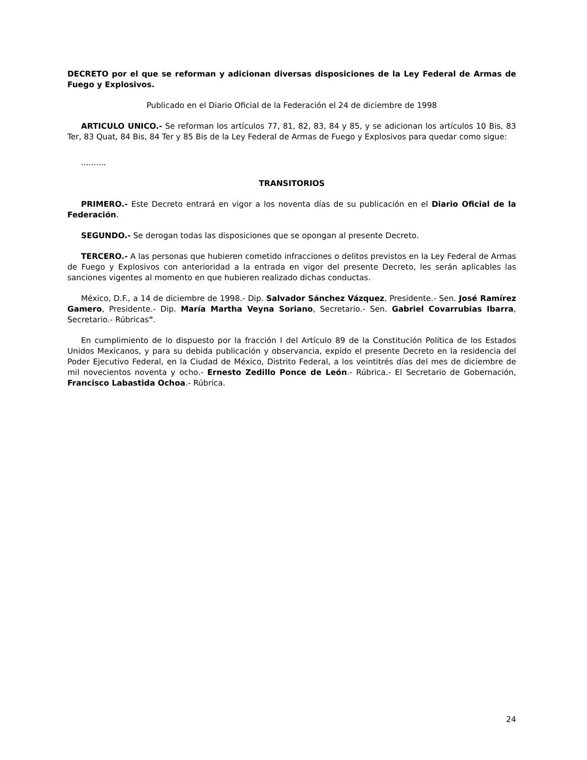DECRETO por el que se reforman y adicionan diversas disposiciones de la Ley Federal de Armas de Fuego y Explosivos.
Publicado en el Diario Oficial de la Federación el 24 de diciembre de 1998
ARTICULO UNICO.- Se reforman los artículos 77, 81, 82, 83, 84 y 85, y se adicionan los artículos 10 Bis, 83 Ter, 83 Quat, 84 Bis, 84 Ter y 85 Bis de la Ley Federal de Armas de Fuego y Explosivos para quedar como sigue:
..........
TRANSITORIOS
PRIMERO.- Este Decreto entrará en vigor a los noventa días de su publicación en el Diario Oficial de la Federación.
SEGUNDO.- Se derogan todas las disposiciones que se opongan al presente Decreto.
TERCERO.- A las personas que hubieren cometido infracciones o delitos previstos en la Ley Federal de Armas de Fuego y Explosivos con anterioridad a la entrada en vigor del presente Decreto, les serán aplicables las sanciones vigentes al momento en que hubieren realizado dichas conductas.
México, D.F., a 14 de diciembre de 1998.- Dip. Salvador Sánchez Vázquez, Presidente.- Sen. José Ramírez Gamero, Presidente.- Dip. María Martha Veyna Soriano, Secretario.- Sen. Gabriel Covarrubias Ibarra, Secretario.- Rúbricas".
En cumplimiento de lo dispuesto por la fracción I del Artículo 89 de la Constitución Política de los Estados Unidos Mexicanos, y para su debida publicación y observancia, expido el presente Decreto en la residencia del Poder Ejecutivo Federal, en la Ciudad de México, Distrito Federal, a los veintitrés días del mes de diciembre de mil novecientos noventa y ocho.- Ernesto Zedillo Ponce de León.- Rúbrica.- El Secretario de Gobernación, Francisco Labastida Ochoa.- Rúbrica.
24